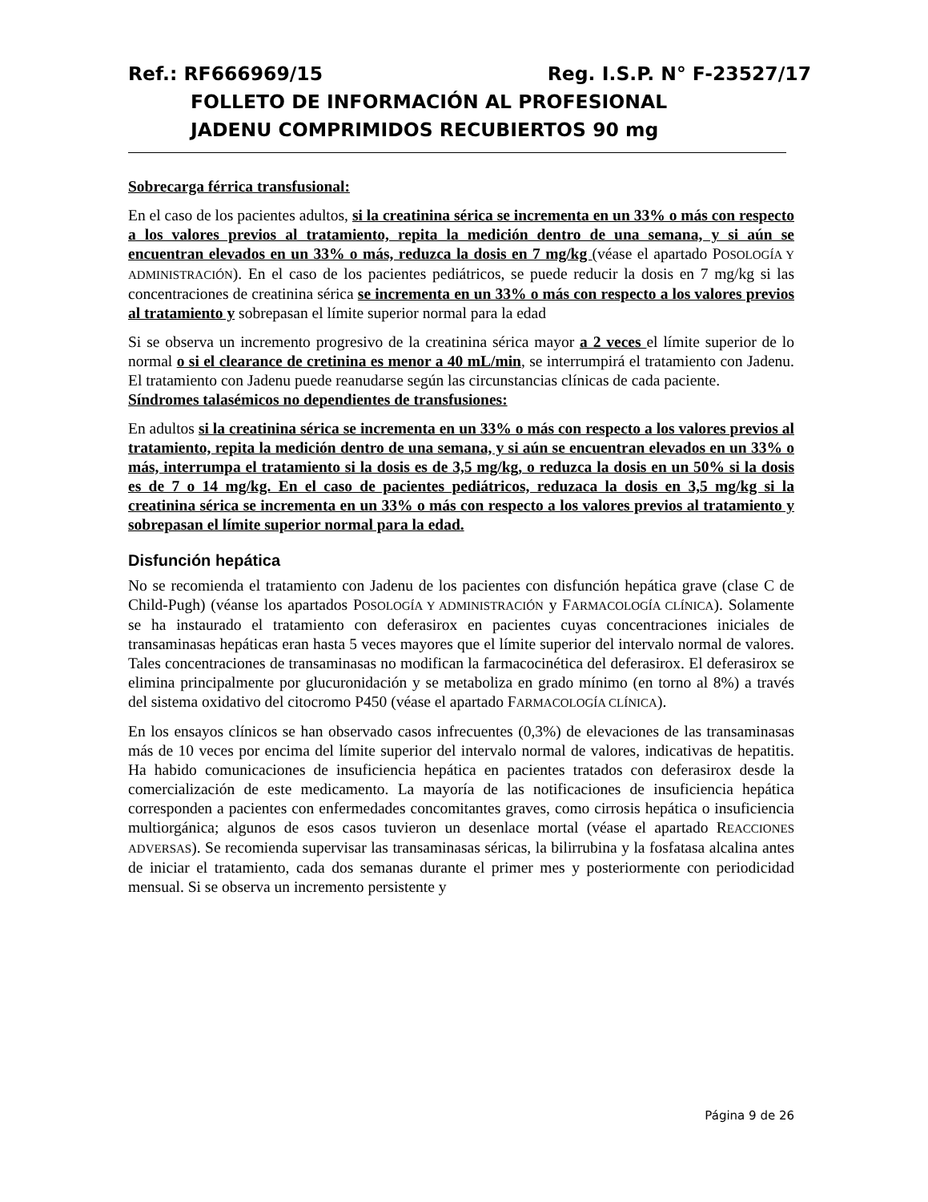Ref.: RF666969/15 Reg. I.S.P. N° F-23527/17
FOLLETO DE INFORMACIÓN AL PROFESIONAL
JADENU COMPRIMIDOS RECUBIERTOS 90 mg
Sobrecarga férrica transfusional:
En el caso de los pacientes adultos, si la creatinina sérica se incrementa en un 33% o más con respecto a los valores previos al tratamiento, repita la medición dentro de una semana, y si aún se encuentran elevados en un 33% o más, reduzca la dosis en 7 mg/kg (véase el apartado POSOLOGÍA Y ADMINISTRACIÓN). En el caso de los pacientes pediátricos, se puede reducir la dosis en 7 mg/kg si las concentraciones de creatinina sérica se incrementa en un 33% o más con respecto a los valores previos al tratamiento y sobrepasan el límite superior normal para la edad
Si se observa un incremento progresivo de la creatinina sérica mayor a 2 veces el límite superior de lo normal o si el clearance de cretinina es menor a 40 mL/min, se interrumpirá el tratamiento con Jadenu. El tratamiento con Jadenu puede reanudarse según las circunstancias clínicas de cada paciente.
Síndromes talasémicos no dependientes de transfusiones:
En adultos si la creatinina sérica se incrementa en un 33% o más con respecto a los valores previos al tratamiento, repita la medición dentro de una semana, y si aún se encuentran elevados en un 33% o más, interrumpa el tratamiento si la dosis es de 3,5 mg/kg, o reduzca la dosis en un 50% si la dosis es de 7 o 14 mg/kg. En el caso de pacientes pediátricos, reduzaca la dosis en 3,5 mg/kg si la creatinina sérica se incrementa en un 33% o más con respecto a los valores previos al tratamiento y sobrepasan el límite superior normal para la edad.
Disfunción hepática
No se recomienda el tratamiento con Jadenu de los pacientes con disfunción hepática grave (clase C de Child-Pugh) (véanse los apartados POSOLOGÍA Y ADMINISTRACIÓN y FARMACOLOGÍA CLÍNICA). Solamente se ha instaurado el tratamiento con deferasirox en pacientes cuyas concentraciones iniciales de transaminasas hepáticas eran hasta 5 veces mayores que el límite superior del intervalo normal de valores. Tales concentraciones de transaminasas no modifican la farmacocinética del deferasirox. El deferasirox se elimina principalmente por glucuronidación y se metaboliza en grado mínimo (en torno al 8%) a través del sistema oxidativo del citocromo P450 (véase el apartado FARMACOLOGÍA CLÍNICA).
En los ensayos clínicos se han observado casos infrecuentes (0,3%) de elevaciones de las transaminasas más de 10 veces por encima del límite superior del intervalo normal de valores, indicativas de hepatitis. Ha habido comunicaciones de insuficiencia hepática en pacientes tratados con deferasirox desde la comercialización de este medicamento. La mayoría de las notificaciones de insuficiencia hepática corresponden a pacientes con enfermedades concomitantes graves, como cirrosis hepática o insuficiencia multiorgánica; algunos de esos casos tuvieron un desenlace mortal (véase el apartado REACCIONES ADVERSAS). Se recomienda supervisar las transaminasas séricas, la bilirrubina y la fosfatasa alcalina antes de iniciar el tratamiento, cada dos semanas durante el primer mes y posteriormente con periodicidad mensual. Si se observa un incremento persistente y
Página 9 de 26